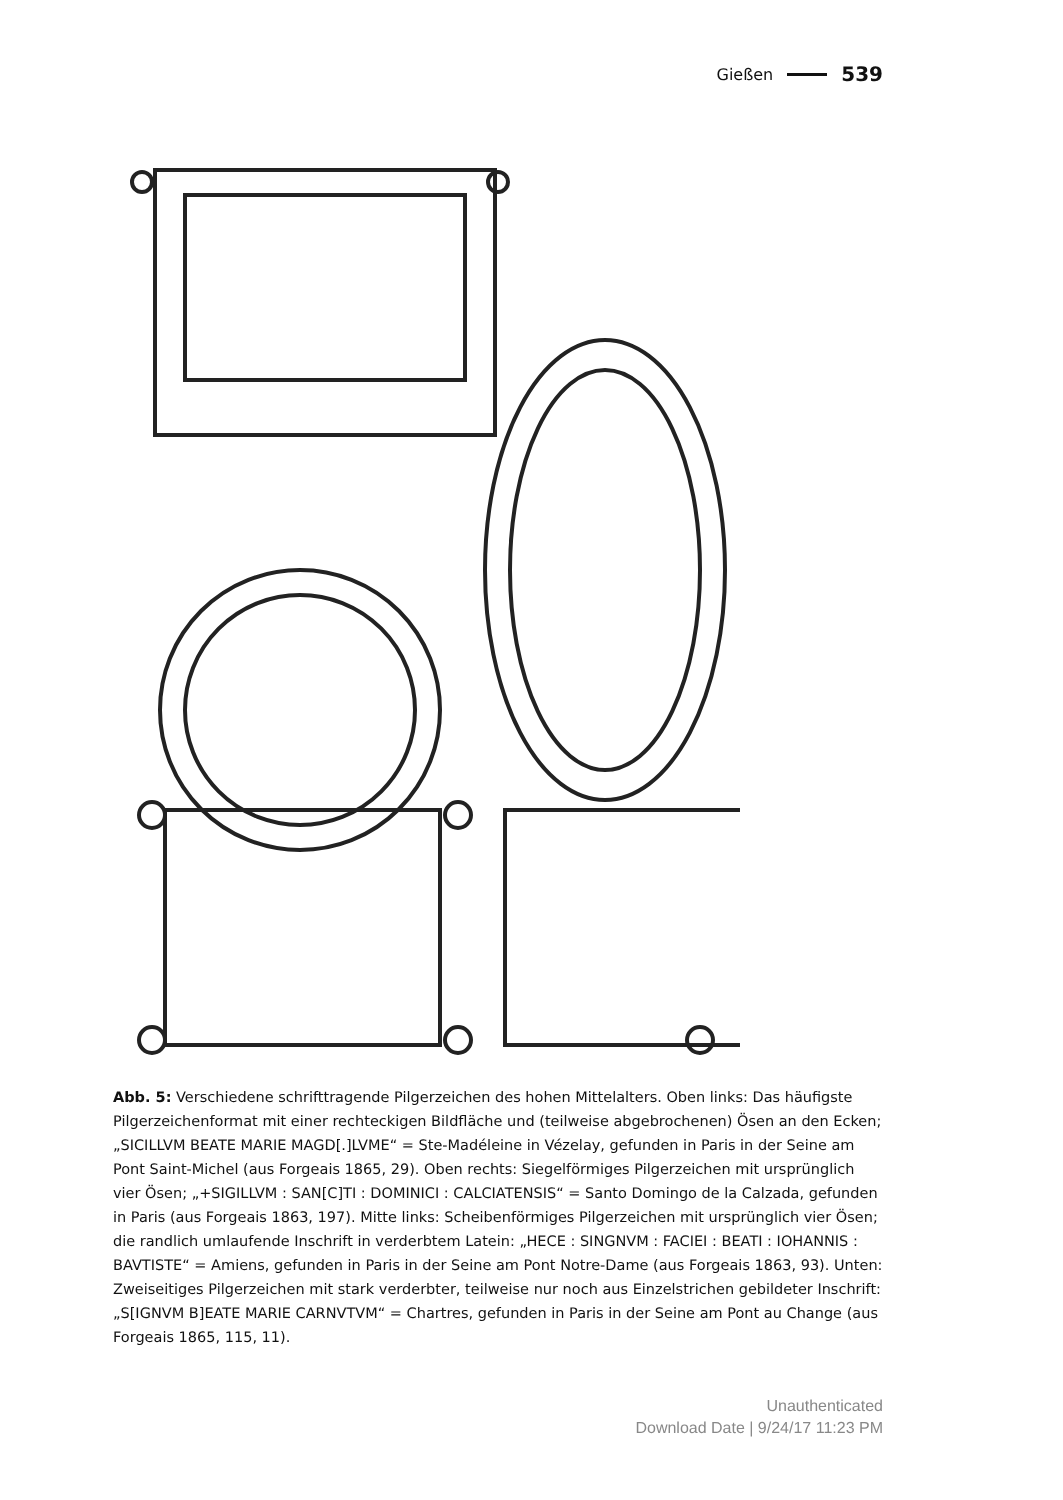Gießen 539
Abb. 5: Verschiedene schrifttragende Pilgerzeichen des hohen Mittelalters. Oben links: Das häufigste Pilgerzeichenformat mit einer rechteckigen Bildfläche und (teilweise abgebrochenen) Ösen an den Ecken; „SICILLVM BEATE MARIE MAGD[.]LVME“ = Ste-Madéleine in Vézelay, gefunden in Paris in der Seine am Pont Saint-Michel (aus Forgeais 1865, 29). Oben rechts: Siegelförmiges Pilgerzeichen mit ursprünglich vier Ösen; „+SIGILLVM : SAN[C]TI : DOMINICI : CALCIATENSIS“ = Santo Domingo de la Calzada, gefunden in Paris (aus Forgeais 1863, 197). Mitte links: Scheibenförmiges Pilgerzeichen mit ursprünglich vier Ösen; die randlich umlaufende Inschrift in verderbtem Latein: „HECE : SINGNVM : FACIEI : BEATI : IOHANNIS : BAVTISTE“ = Amiens, gefunden in Paris in der Seine am Pont Notre-Dame (aus Forgeais 1863, 93). Unten: Zweiseitiges Pilgerzeichen mit stark verderbter, teilweise nur noch aus Einzelstrichen gebildeter Inschrift: „S[IGNVM B]EATE MARIE CARNVTVM“ = Chartres, gefunden in Paris in der Seine am Pont au Change (aus Forgeais 1865, 115, 11).
Unauthenticated
Download Date | 9/24/17 11:23 PM